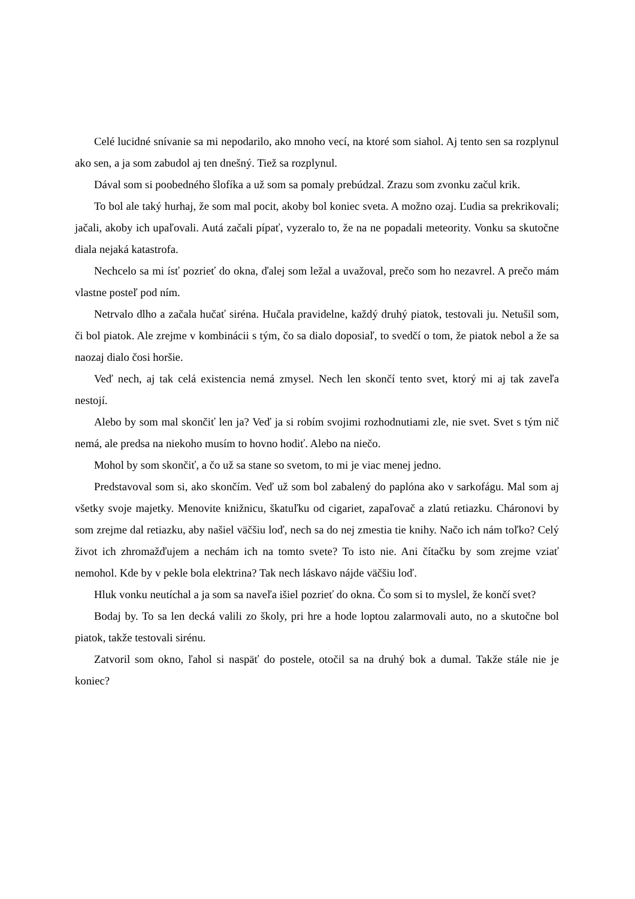Celé lucidné snívanie sa mi nepodarilo, ako mnoho vecí, na ktoré som siahol. Aj tento sen sa rozplynul ako sen, a ja som zabudol aj ten dnešný. Tiež sa rozplynul.
Dával som si poobedného šlofíka a už som sa pomaly prebúdzal. Zrazu som zvonku začul krik.
To bol ale taký hurhaj, že som mal pocit, akoby bol koniec sveta. A možno ozaj. Ľudia sa prekrikovali; jačali, akoby ich upaľovali. Autá začali pípať, vyzeralo to, že na ne popadali meteority. Vonku sa skutočne diala nejaká katastrofa.
Nechcelo sa mi ísť pozrieť do okna, ďalej som ležal a uvažoval, prečo som ho nezavrel. A prečo mám vlastne posteľ pod ním.
Netrvalo dlho a začala hučať siréna. Hučala pravidelne, každý druhý piatok, testovali ju. Netušil som, či bol piatok. Ale zrejme v kombinácii s tým, čo sa dialo doposiaľ, to svedčí o tom, že piatok nebol a že sa naozaj dialo čosi horšie.
Veď nech, aj tak celá existencia nemá zmysel. Nech len skončí tento svet, ktorý mi aj tak zaveľa nestojí.
Alebo by som mal skončiť len ja? Veď ja si robím svojimi rozhodnutiami zle, nie svet. Svet s tým nič nemá, ale predsa na niekoho musím to hovno hodiť. Alebo na niečo.
Mohol by som skončiť, a čo už sa stane so svetom, to mi je viac menej jedno.
Predstavoval som si, ako skončím. Veď už som bol zabalený do paplóna ako v sarkofágu. Mal som aj všetky svoje majetky. Menovite knižnicu, škatuľku od cigariet, zapaľovač a zlatú retiazku. Cháronovi by som zrejme dal retiazku, aby našiel väčšiu loď, nech sa do nej zmestia tie knihy. Načo ich nám toľko? Celý život ich zhromažďujem a nechám ich na tomto svete? To isto nie. Ani čítačku by som zrejme vziať nemohol. Kde by v pekle bola elektrina? Tak nech láskavo nájde väčšiu loď.
Hluk vonku neutíchal a ja som sa naveľa išiel pozrieť do okna. Čo som si to myslel, že končí svet?
Bodaj by. To sa len decká valili zo školy, pri hre a hode loptou zalarmovali auto, no a skutočne bol piatok, takže testovali sirénu.
Zatvoril som okno, ľahol si naspäť do postele, otočil sa na druhý bok a dumal. Takže stále nie je koniec?